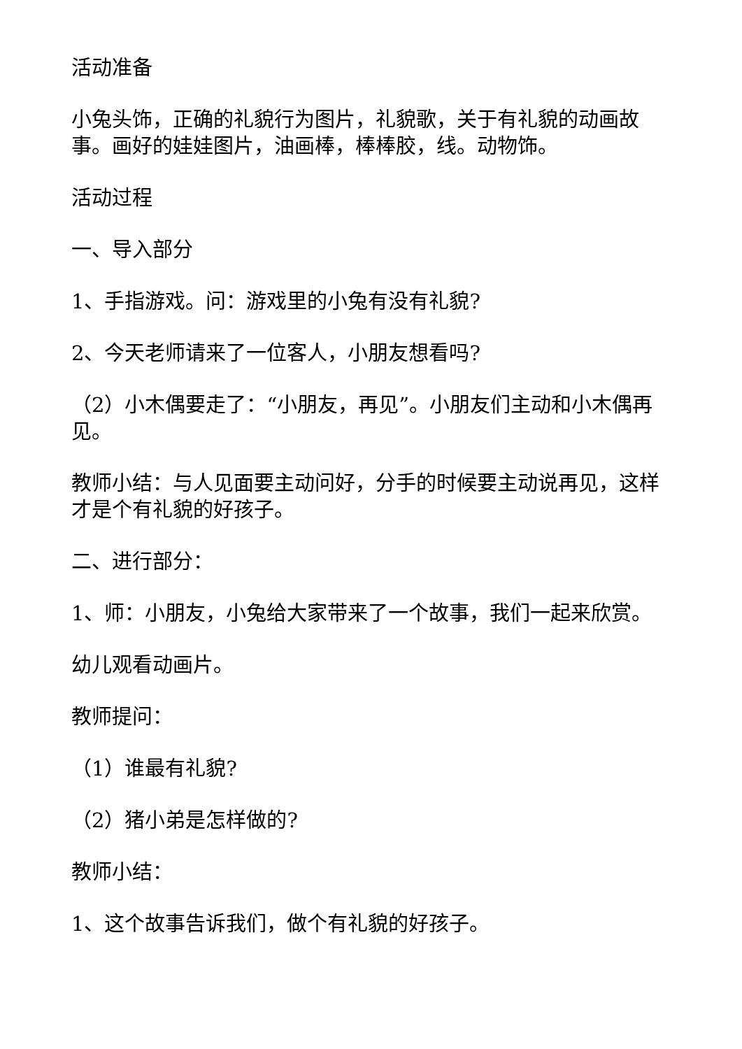活动准备
小兔头饰，正确的礼貌行为图片，礼貌歌，关于有礼貌的动画故事。画好的娃娃图片，油画棒，棒棒胶，线。动物饰。
活动过程
一、导入部分
1、手指游戏。问：游戏里的小兔有没有礼貌?
2、今天老师请来了一位客人，小朋友想看吗?
（2）小木偶要走了：“小朋友，再见”。小朋友们主动和小木偶再见。
教师小结：与人见面要主动问好，分手的时候要主动说再见，这样才是个有礼貌的好孩子。
二、进行部分：
1、师：小朋友，小兔给大家带来了一个故事，我们一起来欣赏。
幼儿观看动画片。
教师提问：
（1）谁最有礼貌?
（2）猪小弟是怎样做的?
教师小结：
1、这个故事告诉我们，做个有礼貌的好孩子。